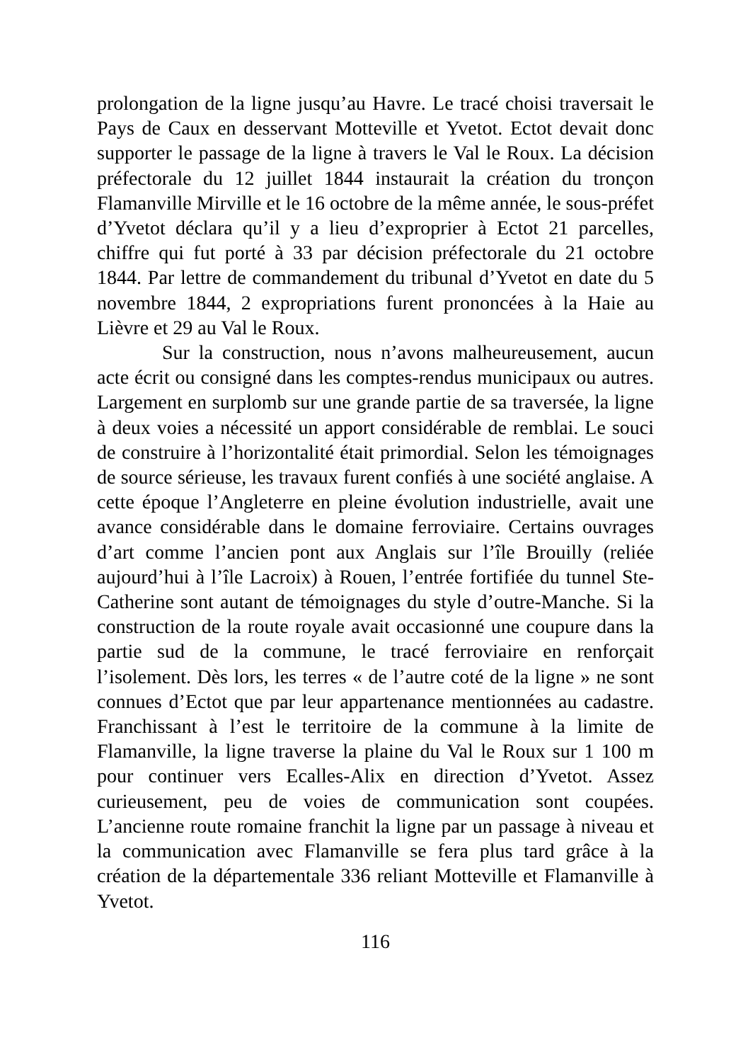prolongation de la ligne jusqu’au Havre. Le tracé choisi traversait le Pays de Caux en desservant Motteville et Yvetot. Ectot devait donc supporter le passage de la ligne à travers le Val le Roux. La décision préfectorale du 12 juillet 1844 instaurait la création du tronçon Flamanville Mirville et le 16 octobre de la même année, le sous-préfet d’Yvetot déclara qu’il y a lieu d’exproprier à Ectot 21 parcelles, chiffre qui fut porté à 33 par décision préfectorale du 21 octobre 1844. Par lettre de commandement du tribunal d’Yvetot en date du 5 novembre 1844, 2 expropriations furent prononcées à la Haie au Lièvre et 29 au Val le Roux.
Sur la construction, nous n’avons malheureusement, aucun acte écrit ou consigné dans les comptes-rendus municipaux ou autres. Largement en surplomb sur une grande partie de sa traversée, la ligne à deux voies a nécessité un apport considérable de remblai. Le souci de construire à l’horizontalité était primordial. Selon les témoignages de source sérieuse, les travaux furent confiés à une société anglaise. A cette époque l’Angleterre en pleine évolution industrielle, avait une avance considérable dans le domaine ferroviaire. Certains ouvrages d’art comme l’ancien pont aux Anglais sur l’île Brouilly (reliée aujourd’hui à l’île Lacroix) à Rouen, l’entrée fortifiée du tunnel Ste-Catherine sont autant de témoignages du style d’outre-Manche. Si la construction de la route royale avait occasionné une coupure dans la partie sud de la commune, le tracé ferroviaire en renforçait l’isolement. Dès lors, les terres « de l’autre coté de la ligne » ne sont connues d’Ectot que par leur appartenance mentionnées au cadastre. Franchissant à l’est le territoire de la commune à la limite de Flamanville, la ligne traverse la plaine du Val le Roux sur 1 100 m pour continuer vers Ecalles-Alix en direction d’Yvetot. Assez curieusement, peu de voies de communication sont coupées. L’ancienne route romaine franchit la ligne par un passage à niveau et la communication avec Flamanville se fera plus tard grâce à la création de la départementale 336 reliant Motteville et Flamanville à Yvetot.
116